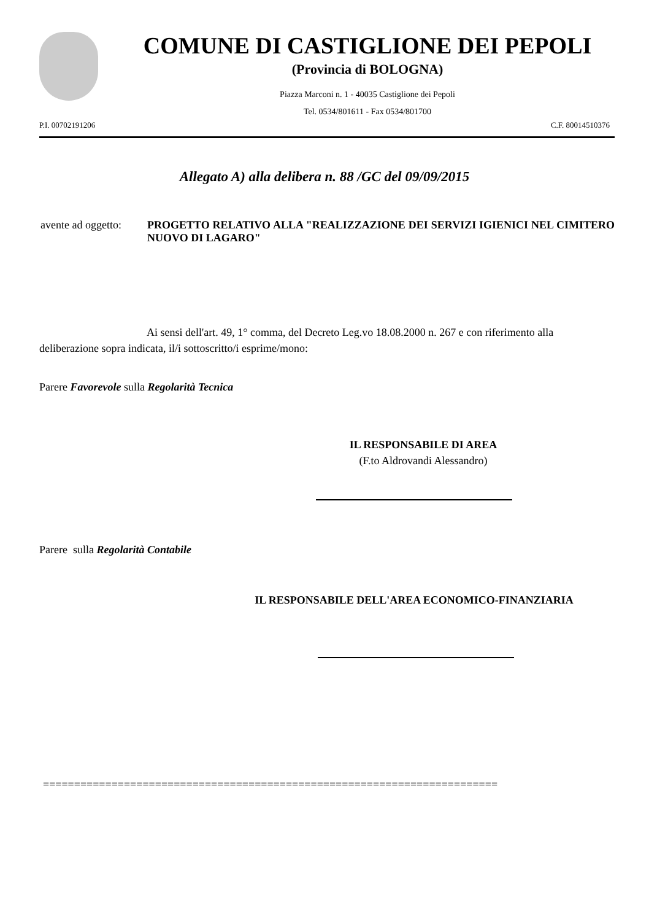COMUNE DI CASTIGLIONE DEI PEPOLI
(Provincia di BOLOGNA)
Piazza Marconi n. 1 - 40035 Castiglione dei Pepoli
Tel. 0534/801611 - Fax 0534/801700
P.I. 00702191206 C.F. 80014510376
Allegato A) alla delibera n. 88 /GC del 09/09/2015
avente ad oggetto:
PROGETTO RELATIVO ALLA "REALIZZAZIONE DEI SERVIZI IGIENICI NEL CIMITERO NUOVO DI LAGARO"
Ai sensi dell'art. 49, 1° comma, del Decreto Leg.vo 18.08.2000 n. 267 e con riferimento alla deliberazione sopra indicata, il/i sottoscritto/i esprime/mono:
Parere Favorevole sulla Regolarità Tecnica
IL RESPONSABILE DI AREA
(F.to Aldrovandi Alessandro)
Parere sulla Regolarità Contabile
IL RESPONSABILE DELL'AREA ECONOMICO-FINANZIARIA
=========================================================================